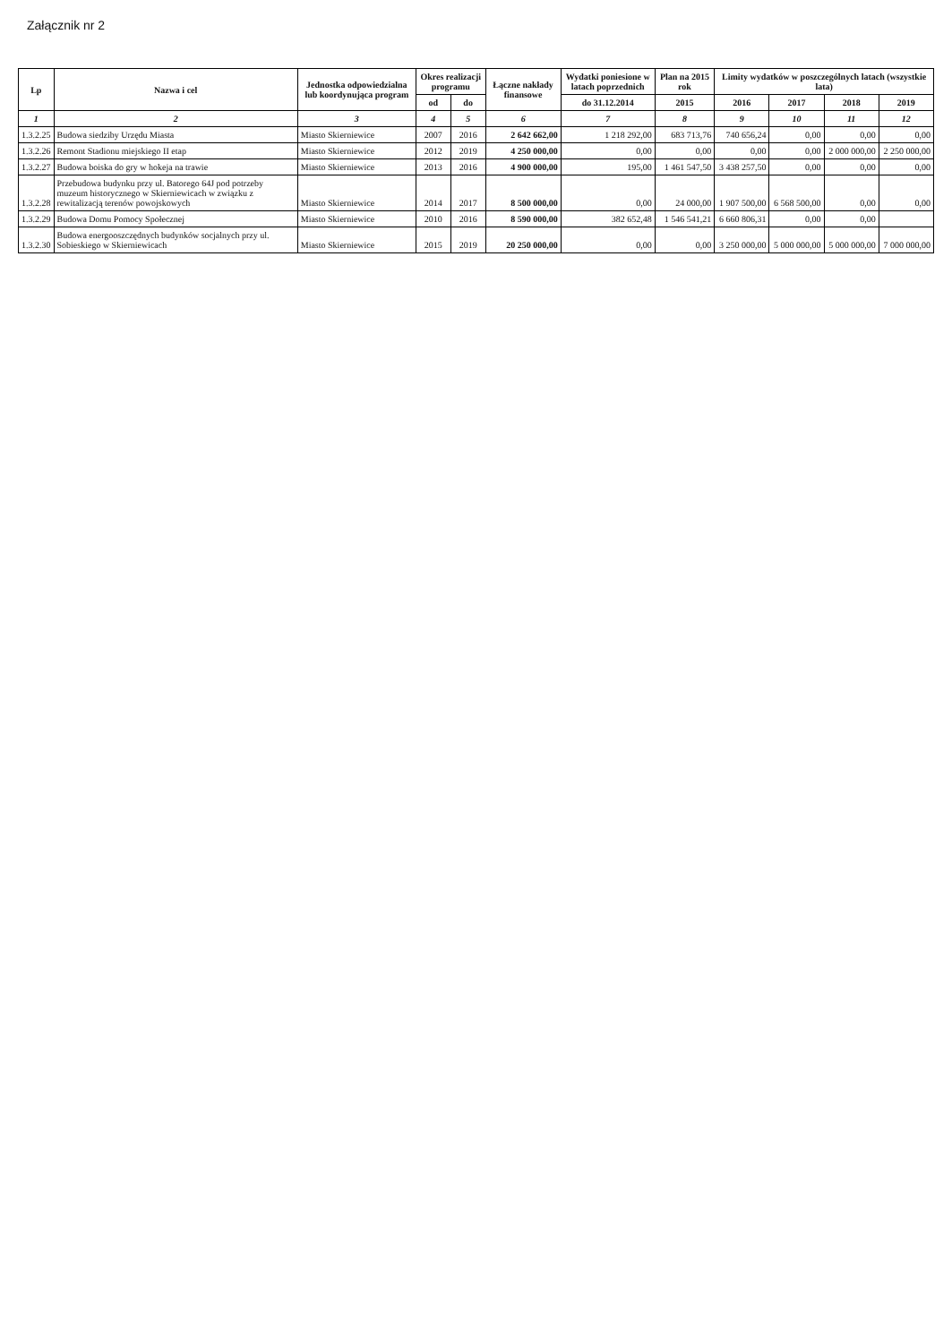Załącznik nr 2
| Lp | Nazwa i cel | Jednostka odpowiedzialna lub koordynująca program | Okres realizacji programu | | Łączne nakłady finansowe | Wydatki poniesione w latach poprzednich | Plan na 2015 rok | Limity wydatków w poszczególnych latach (wszystkie lata) | | | |
| --- | --- | --- | --- | --- | --- | --- | --- | --- | --- | --- | --- |
| | | | od | do | | do 31.12.2014 | 2015 | 2016 | 2017 | 2018 | 2019 |
| 1 | 2 | 3 | 4 | 5 | 6 | 7 | 8 | 9 | 10 | 11 | 12 |
| 1.3.2.25 | Budowa siedziby Urzędu Miasta | Miasto Skierniewice | 2007 | 2016 | 2 642 662,00 | 1 218 292,00 | 683 713,76 | 740 656,24 | 0,00 | 0,00 | 0,00 |
| 1.3.2.26 | Remont Stadionu miejskiego II etap | Miasto Skierniewice | 2012 | 2019 | 4 250 000,00 | 0,00 | 0,00 | 0,00 | 0,00 | 2 000 000,00 | 2 250 000,00 |
| 1.3.2.27 | Budowa boiska do gry w hokeja na trawie | Miasto Skierniewice | 2013 | 2016 | 4 900 000,00 | 195,00 | 1 461 547,50 | 3 438 257,50 | 0,00 | 0,00 | 0,00 |
| 1.3.2.28 | Przebudowa budynku przy ul. Batorego 64J pod potrzeby muzeum historycznego w Skierniewicach w związku z rewitalizacją terenów powojskowych | Miasto Skierniewice | 2014 | 2017 | 8 500 000,00 | 0,00 | 24 000,00 | 1 907 500,00 | 6 568 500,00 | 0,00 | 0,00 |
| 1.3.2.29 | Budowa Domu Pomocy Społecznej | Miasto Skierniewice | 2010 | 2016 | 8 590 000,00 | 382 652,48 | 1 546 541,21 | 6 660 806,31 | 0,00 | 0,00 | |
| 1.3.2.30 | Budowa energooszczędnych budynków socjalnych przy ul. Sobieskiego w Skierniewicach | Miasto Skierniewice | 2015 | 2019 | 20 250 000,00 | 0,00 | 0,00 | 3 250 000,00 | 5 000 000,00 | 5 000 000,00 | 7 000 000,00 |